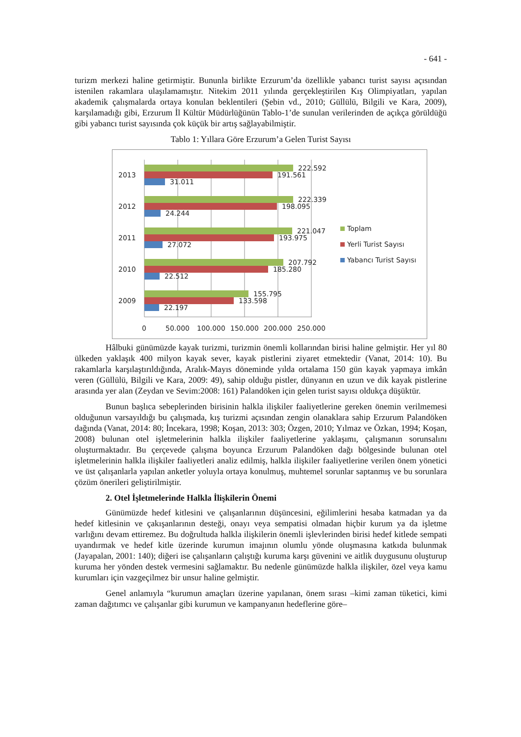- 641 -
turizm merkezi haline getirmiştir. Bununla birlikte Erzurum’da özellikle yabancı turist sayısı açısından istenilen rakamlara ulaşılamamıştır. Nitekim 2011 yılında gerçekleştirilen Kış Olimpiyatları, yapılan akademik çalışmalarda ortaya konulan beklentileri (Şebin vd., 2010; Güllülü, Bilgili ve Kara, 2009), karşılamadığı gibi, Erzurum İl Kültür Müdürlüğünün Tablo-1’de sunulan verilerinden de açıkça görüldüğü gibi yabancı turist sayısında çok küçük bir artış sağlayabilmiştir.
Tablo 1: Yıllara Göre Erzurum’a Gelen Turist Sayısı
2013
222.592
191.561
31.011
2012
222.339
198.095
24.244
2011
221.047
193.975
27.072
2010
207.792
185.280
22.512
2009
155.795
133.598
22.197
0
50.000
100.000
150.000
200.000
250.000
Toplam
Yerli Turist Sayısı
Yabancı Turist Sayısı
Hâlbuki günümüzde kayak turizmi, turizmin önemli kollarından birisi haline gelmiştir. Her yıl 80 ülkeden yaklaşık 400 milyon kayak sever, kayak pistlerini ziyaret etmektedir (Vanat, 2014: 10). Bu rakamlarla karşılaştırıldığında, Aralık-Mayıs döneminde yılda ortalama 150 gün kayak yapmaya imkân veren (Güllülü, Bilgili ve Kara, 2009: 49), sahip olduğu pistler, dünyanın en uzun ve dik kayak pistlerine arasında yer alan (Zeydan ve Sevim:2008: 161) Palandöken için gelen turist sayısı oldukça düşüktür.
Bunun başlıca sebeplerinden birisinin halkla ilişkiler faaliyetlerine gereken önemin verilmemesi olduğunun varsayıldığı bu çalışmada, kış turizmi açısından zengin olanaklara sahip Erzurum Palandöken dağında (Vanat, 2014: 80; İncekara, 1998; Koşan, 2013: 303; Özgen, 2010; Yılmaz ve Özkan, 1994; Koşan, 2008) bulunan otel işletmelerinin halkla ilişkiler faaliyetlerine yaklaşımı, çalışmanın sorunsalını oluşturmaktadır. Bu çerçevede çalışma boyunca Erzurum Palandöken dağı bölgesinde bulunan otel işletmelerinin halkla ilişkiler faaliyetleri analiz edilmiş, halkla ilişkiler faaliyetlerine verilen önem yönetici ve üst çalışanlarla yapılan anketler yoluyla ortaya konulmuş, muhtemel sorunlar saptanmış ve bu sorunlara çözüm önerileri geliştirilmiştir.
2. Otel İşletmelerinde Halkla İlişkilerin Önemi
Günümüzde hedef kitlesini ve çalışanlarının düşüncesini, eğilimlerini hesaba katmadan ya da hedef kitlesinin ve çakışanlarının desteği, onayı veya sempatisi olmadan hiçbir kurum ya da işletme varlığını devam ettiremez. Bu doğrultuda halkla ilişkilerin önemli işlevlerinden birisi hedef kitlede sempati uyandırmak ve hedef kitle üzerinde kurumun imajının olumlu yönde oluşmasına katkıda bulunmak (Jayapalan, 2001: 140); diğeri ise çalışanların çalıştığı kuruma karşı güvenini ve aitlik duygusunu oluşturup kuruma her yönden destek vermesini sağlamaktır. Bu nedenle günümüzde halkla ilişkiler, özel veya kamu kurumları için vazgeçilmez bir unsur haline gelmiştir.
Genel anlamıyla “kurumun amaçları üzerine yapılanan, önem sırası –kimi zaman tüketici, kimi zaman dağıtımcı ve çalışanlar gibi kurumun ve kampanyanın hedeflerine göre–